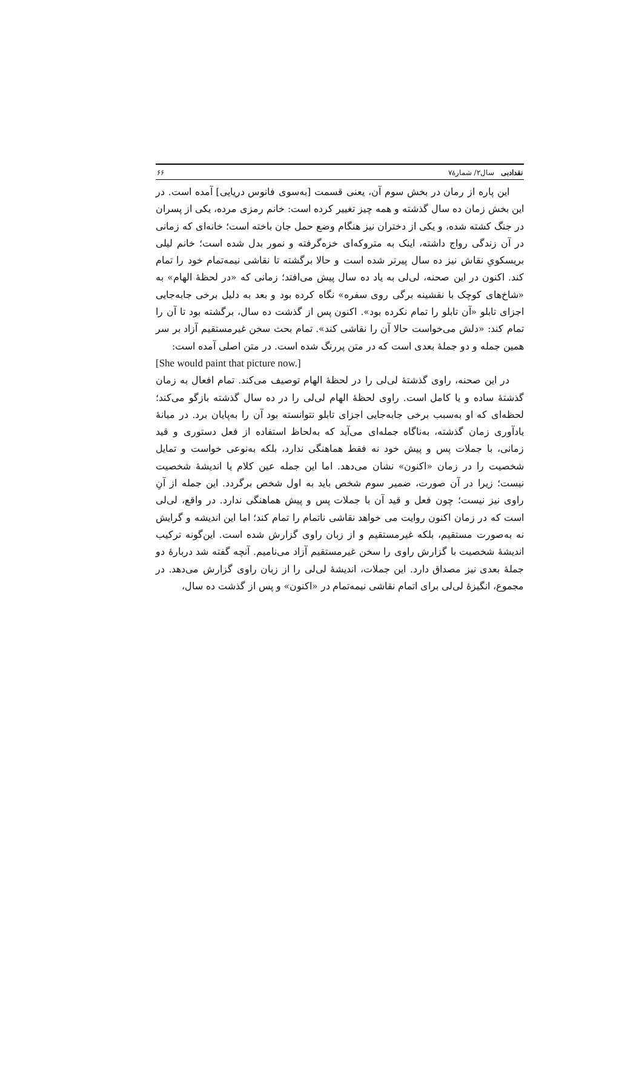نقدادبی سال۲/ شمارۀ۷ ۶۶
این پاره از رمان در بخش سوم آن، یعنی قسمت [به‌سوی فانوس دریایی] آمده است. در این بخش زمان ده سال گذشته و همه چیز تغییر کرده است: خانم رمزی مرده، یکی از پسران در جنگ کشته شده، و یکی از دختران نیز هنگام وضع حمل جان باخته است؛ خانه‌ای که زمانی در آن زندگی رواج داشته، اینک به متروکه‌ای خزه‌گرفته و نمور بدل شده است؛ خانم لیلی بریسکویِ نقاش نیز ده سال پیرتر شده است و حالا برگشته تا نقاشی نیمه‌تمام خود را تمام کند. اکنون در این صحنه، لی‌لی به یاد ده سال پیش می‌افتد؛ زمانی که «در لحظۀ الهام» به «شاخ‌های کوچک با نقشینه برگی روی سفره» نگاه کرده بود و بعد به دلیل برخی جابه‌جایی اجزای تابلو «آن تابلو را تمام نکرده بود». اکنون پس از گذشت ده سال، برگشته بود تا آن را تمام کند: «دلش می‌خواست حالا آن را نقاشی کند». تمام بحث سخن غیرمستقیم آزاد بر سر همین جمله و دو جملۀ بعدی است که در متن پررنگ شده است. در متن اصلی آمده است:
[She would paint that picture now.]
در این صحنه، راوی گذشتۀ لی‌لی را در لحظۀ الهام توصیف می‌کند. تمام افعال به زمان گذشتۀ ساده و یا کامل است. راوی لحظۀ الهام لی‌لی را در ده سال گذشته بازگو می‌کند؛ لحظه‌ای که او به‌سبب برخی جابه‌جایی اجزای تابلو نتوانسته بود آن را به‌پایان برد. در میانۀ یادآوری زمان گذشته، به‌ناگاه جمله‌ای می‌آید که به‌لحاظ استفاده از فعل دستوری و قید زمانی، با جملات پس و پیش خود نه فقط هماهنگی ندارد، بلکه به‌نوعی خواست و تمایل شخصیت را در زمان «اکنون» نشان می‌دهد. اما این جمله عین کلام یا اندیشۀ شخصیت نیست؛ زیرا در آن صورت، ضمیر سوم شخص باید به اول شخص برگردد. این جمله از آنِ راوی نیز نیست؛ چون فعل و قید آن با جملات پس و پیش هماهنگی ندارد. در واقع، لی‌لی است که در زمان اکنون روایت می خواهد نقاشی ناتمام را تمام کند؛ اما این اندیشه و گرایش نه به‌صورت مستقیم، بلکه غیرمستقیم و از زبان راوی گزارش شده است. این‌گونه ترکیب اندیشۀ شخصیت با گزارش راوی را سخن غیرمستقیم آزاد می‌نامیم. آنچه گفته شد دربارۀ دو جملۀ بعدی نیز مصداق دارد. این جملات، اندیشۀ لی‌لی را از زبان راوی گزارش می‌دهد. در مجموع، انگیزۀ لی‌لی برای اتمام نقاشی نیمه‌تمام در «اکنون» و پس از گذشت ده سال،